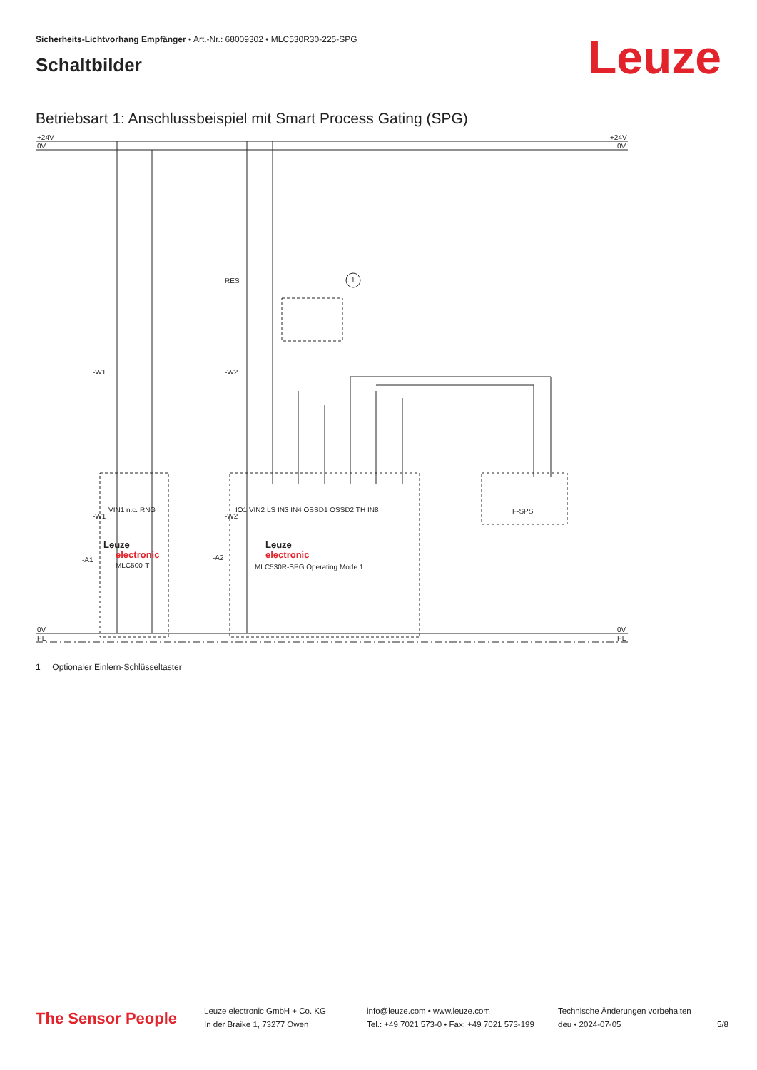Sicherheits-Lichtvorhang Empfänger • Art.-Nr.: 68009302 • MLC530R30-225-SPG
Schaltbilder
Leuze
Betriebsart 1: Anschlussbeispiel mit Smart Process Gating (SPG)
+24V
0V
+24V
0V
0V
PE
0V
PE
RES
-W1
-W2
-A1
-A2
-W1
-W2
Leuze
electronic
MLC500-T
Leuze
electronic
MLC530R-SPG Operating Mode 1
F-SPS
1
VIN1 n.c. RNG
IO1 VIN2 LS IN3 IN4 OSSD1 OSSD2 TH IN8
1 Optionaler Einlern-Schlüsseltaster
The Sensor People
Leuze electronic GmbH + Co. KG
In der Braike 1, 73277 Owen
info@leuze.com • www.leuze.com
Tel.: +49 7021 573-0 • Fax: +49 7021 573-199
Technische Änderungen vorbehalten
deu • 2024-07-05
5/8